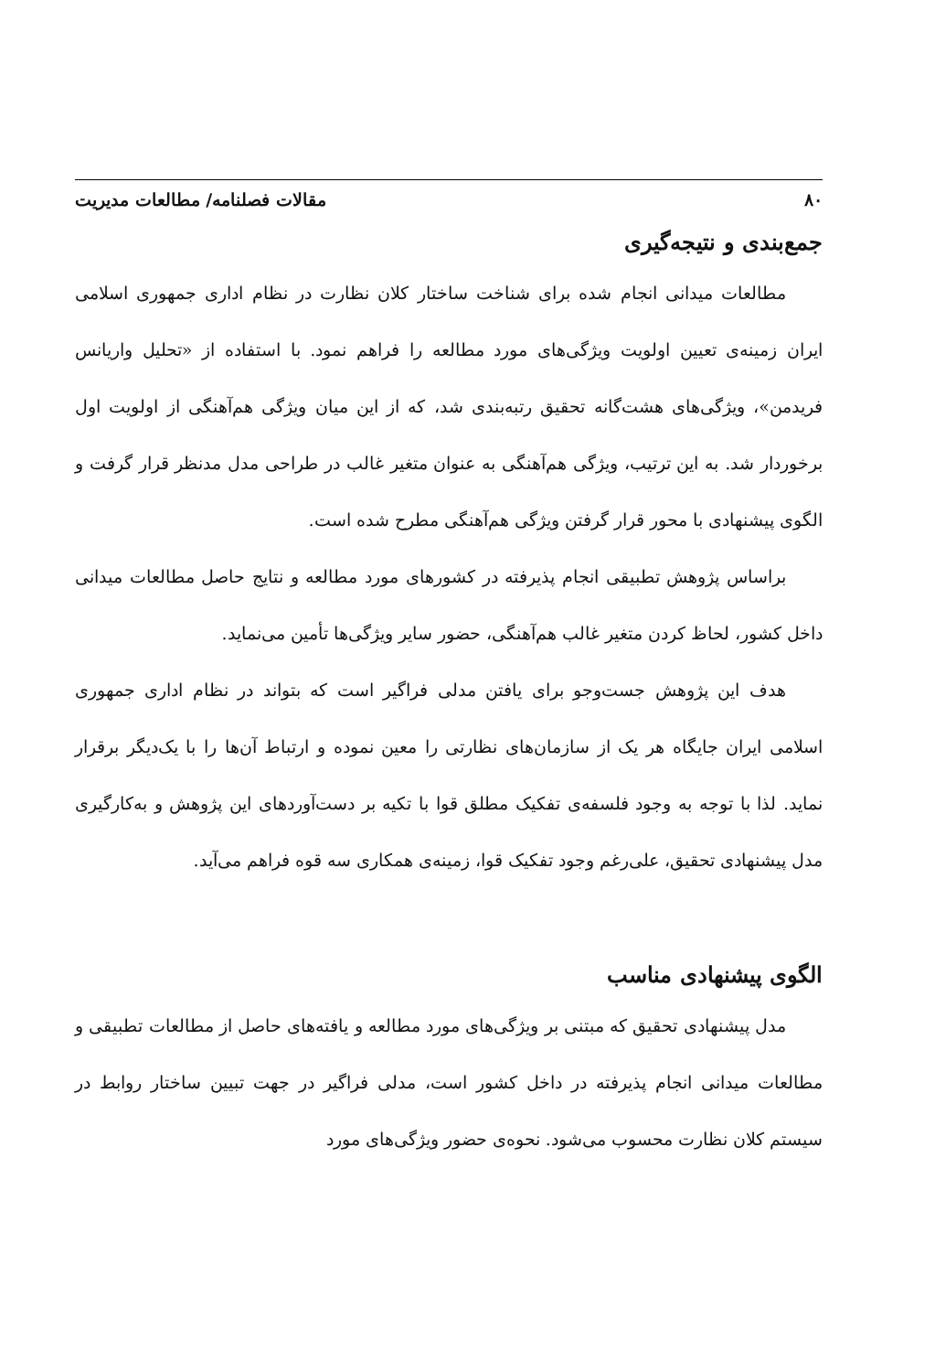۸۰ مقالات فصلنامه/ مطالعات مدیریت
جمع‌بندی و نتیجه‌گیری
مطالعات میدانی انجام شده برای شناخت ساختار کلان نظارت در نظام اداری جمهوری اسلامی ایران زمینه‌ی تعیین اولویت ویژگی‌های مورد مطالعه را فراهم نمود. با استفاده از «تحلیل واریانس فریدمن»، ویژگی‌های هشت‌گانه تحقیق رتبه‌بندی شد، که از این میان ویژگی هم‌آهنگی از اولویت اول برخوردار شد. به این ترتیب، ویژگی هم‌آهنگی به عنوان متغیر غالب در طراحی مدل مدنظر قرار گرفت و الگوی پیشنهادی با محور قرار گرفتن ویژگی هم‌آهنگی مطرح شده است.
براساس پژوهش تطبیقی انجام پذیرفته در کشورهای مورد مطالعه و نتایج حاصل مطالعات میدانی داخل کشور، لحاظ کردن متغیر غالب هم‌آهنگی، حضور سایر ویژگی‌ها تأمین می‌نماید.
هدف این پژوهش جست‌وجو برای یافتن مدلی فراگیر است که بتواند در نظام اداری جمهوری اسلامی ایران جایگاه هر یک از سازمان‌های نظارتی را معین نموده و ارتباط آن‌ها را با یک‌دیگر برقرار نماید. لذا با توجه به وجود فلسفه‌ی تفکیک مطلق قوا با تکیه بر دست‌آوردهای این پژوهش و به‌کارگیری مدل پیشنهادی تحقیق، علی‌رغم وجود تفکیک قوا، زمینه‌ی همکاری سه قوه فراهم می‌آید.
الگوی پیشنهادی مناسب
مدل پیشنهادی تحقیق که مبتنی بر ویژگی‌های مورد مطالعه و یافته‌های حاصل از مطالعات تطبیقی و مطالعات میدانی انجام پذیرفته در داخل کشور است، مدلی فراگیر در جهت تبیین ساختار روابط در سیستم کلان نظارت محسوب می‌شود. نحوه‌ی حضور ویژگی‌های مورد